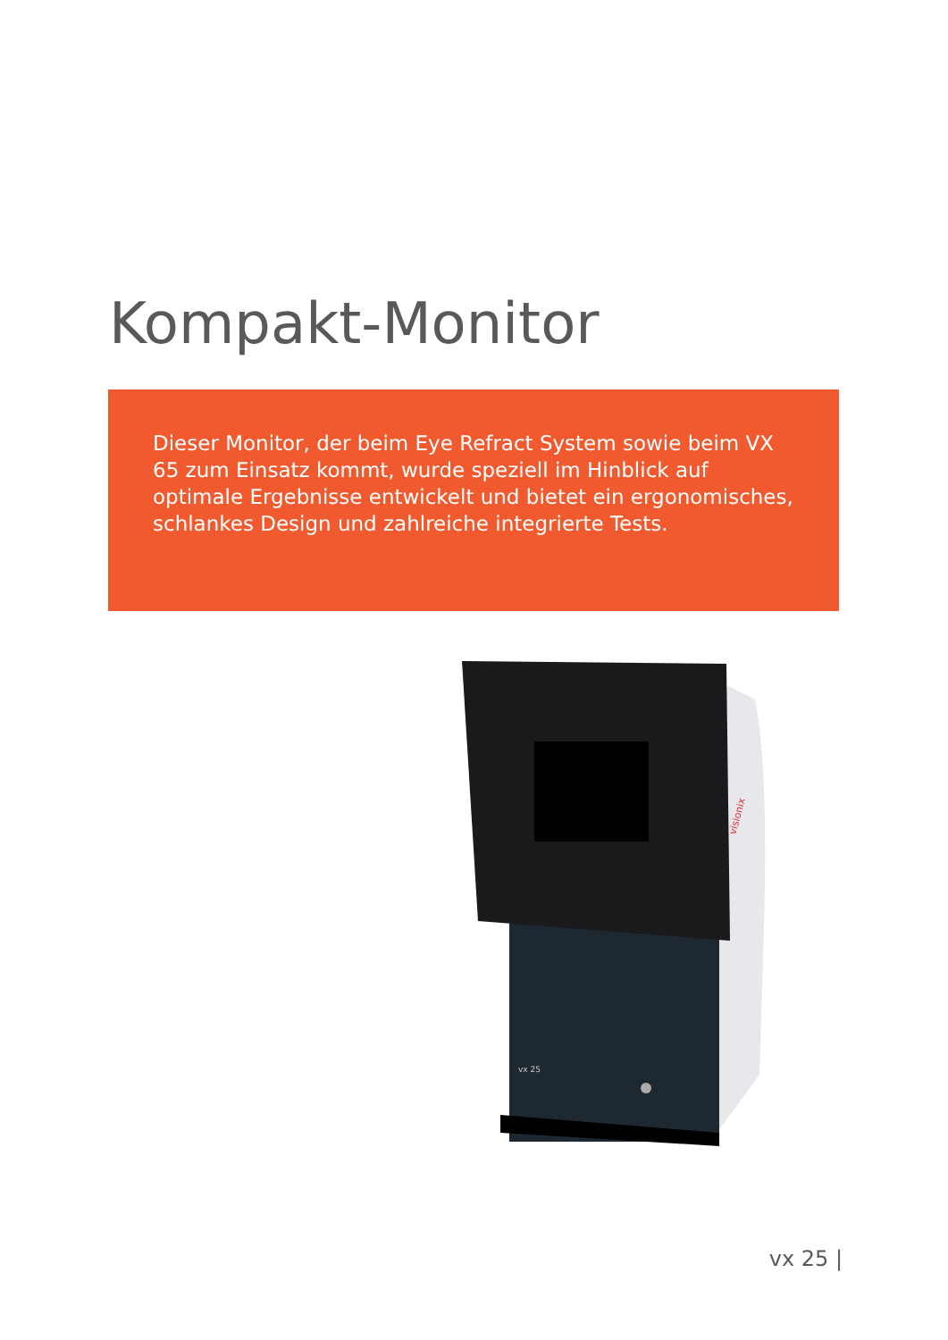Kompakt-Monitor
Dieser Monitor, der beim Eye Refract System sowie beim VX 65 zum Einsatz kommt, wurde speziell im Hinblick auf optimale Ergebnisse entwickelt und bietet ein ergonomisches, schlankes Design und zahlreiche integrierte Tests.
vx 25
visionix
vx 25 |